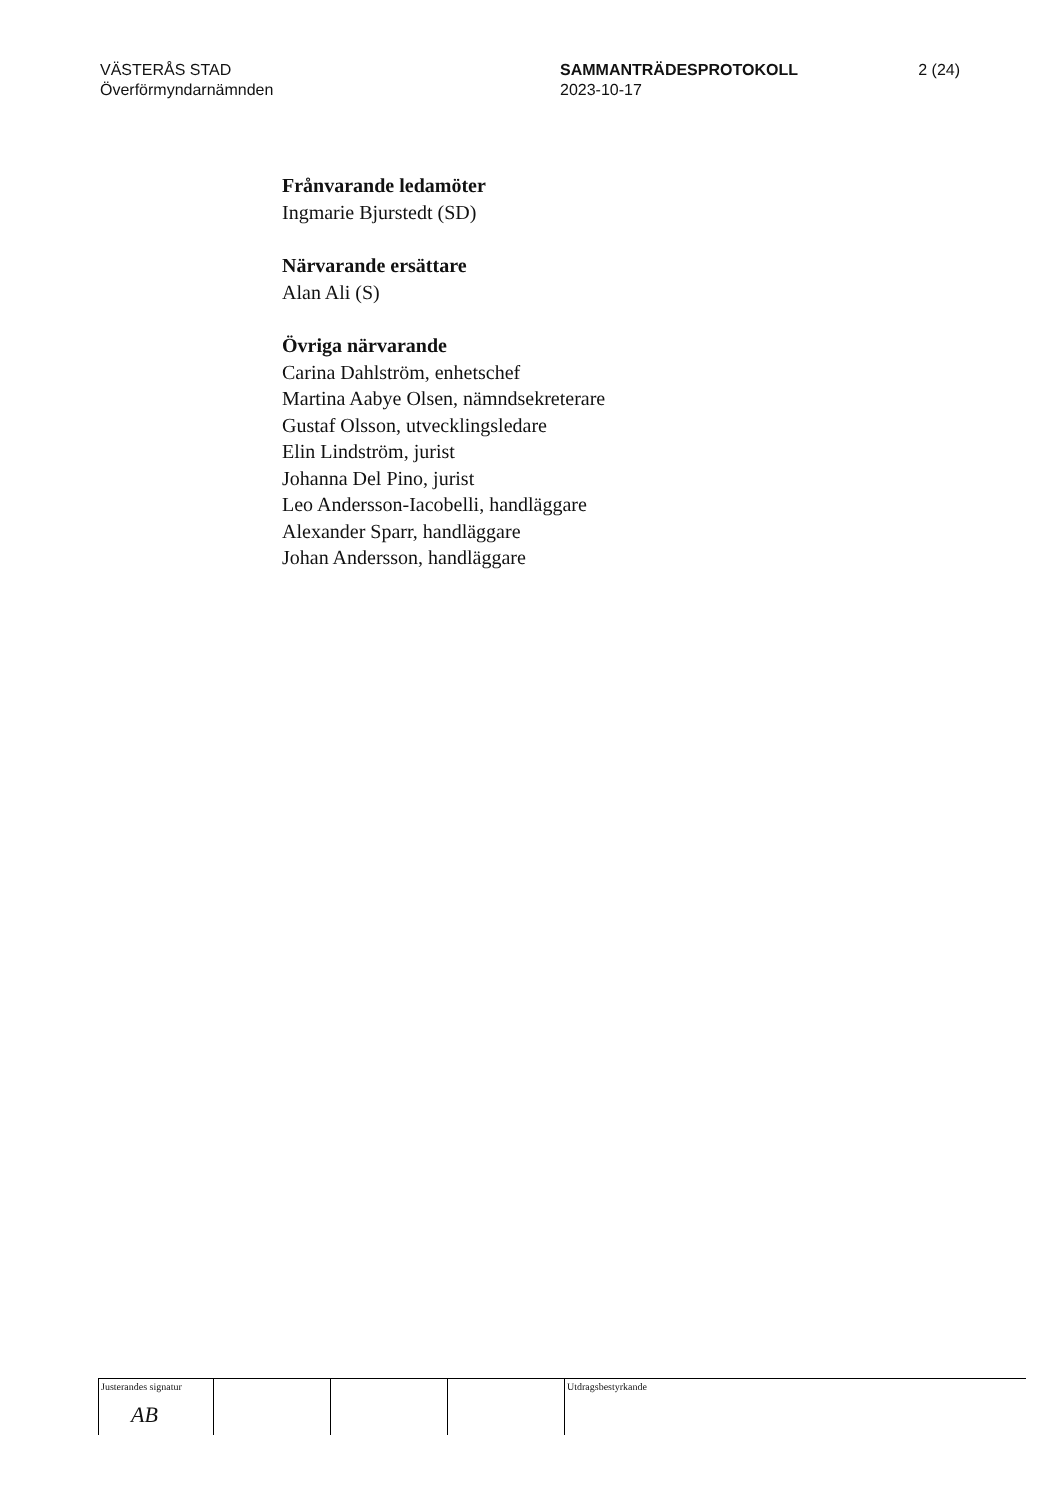VÄSTERÅS STAD
Överförmyndarnämnden
SAMMANTRÄDESPROTOKOLL
2023-10-17
2 (24)
Frånvarande ledamöter
Ingmarie Bjurstedt (SD)
Närvarande ersättare
Alan Ali (S)
Övriga närvarande
Carina Dahlström, enhetschef
Martina Aabye Olsen, nämndsekreterare
Gustaf Olsson, utvecklingsledare
Elin Lindström, jurist
Johanna Del Pino, jurist
Leo Andersson-Iacobelli, handläggare
Alexander Sparr, handläggare
Johan Andersson, handläggare
Justerandes signatur
AB
Utdragsbestyrkande